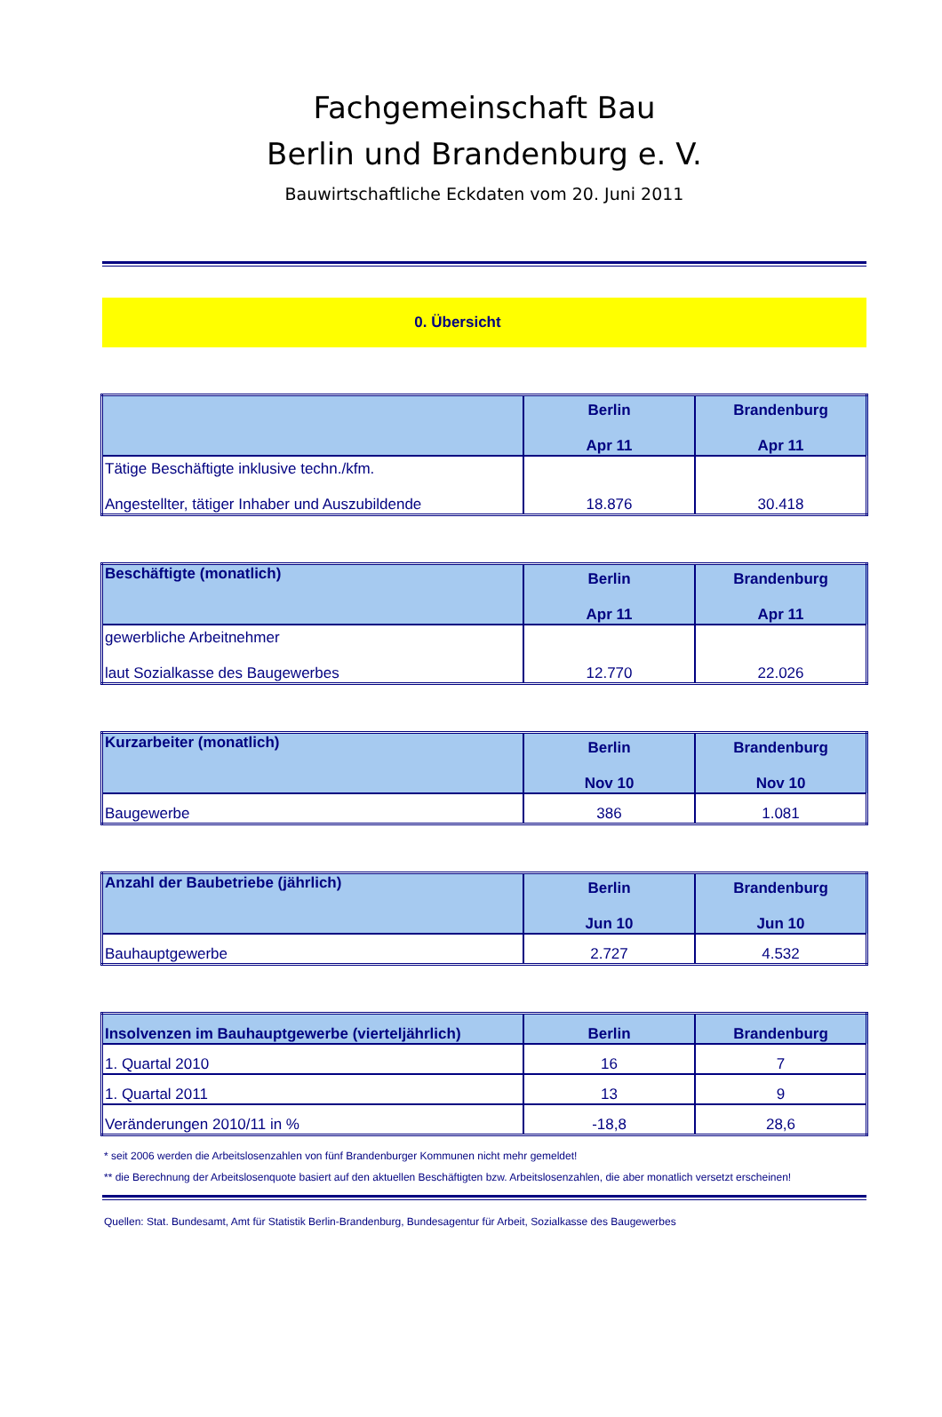Fachgemeinschaft Bau
Berlin und Brandenburg e. V.
Bauwirtschaftliche Eckdaten vom 20. Juni 2011
0. Übersicht
| | Berlin Apr 11 | Brandenburg Apr 11 |
| --- | --- | --- |
| Tätige Beschäftigte inklusive techn./kfm. Angestellter, tätiger Inhaber und Auszubildende | 18.876 | 30.418 |
| Beschäftigte (monatlich) | Berlin Apr 11 | Brandenburg Apr 11 |
| --- | --- | --- |
| gewerbliche Arbeitnehmer laut Sozialkasse des Baugewerbes | 12.770 | 22.026 |
| Kurzarbeiter (monatlich) | Berlin Nov 10 | Brandenburg Nov 10 |
| --- | --- | --- |
| Baugewerbe | 386 | 1.081 |
| Anzahl der Baubetriebe (jährlich) | Berlin Jun 10 | Brandenburg Jun 10 |
| --- | --- | --- |
| Bauhauptgewerbe | 2.727 | 4.532 |
| Insolvenzen im Bauhauptgewerbe (vierteljährlich) | Berlin | Brandenburg |
| --- | --- | --- |
| 1. Quartal 2010 | 16 | 7 |
| 1. Quartal 2011 | 13 | 9 |
| Veränderungen 2010/11 in % | -18,8 | 28,6 |
* seit 2006 werden die Arbeitslosenzahlen von fünf Brandenburger Kommunen nicht mehr gemeldet!
** die Berechnung der Arbeitslosenquote basiert auf den aktuellen Beschäftigten bzw. Arbeitslosenzahlen, die aber monatlich versetzt erscheinen!
Quellen: Stat. Bundesamt, Amt für Statistik Berlin-Brandenburg, Bundesagentur für Arbeit, Sozialkasse des Baugewerbes